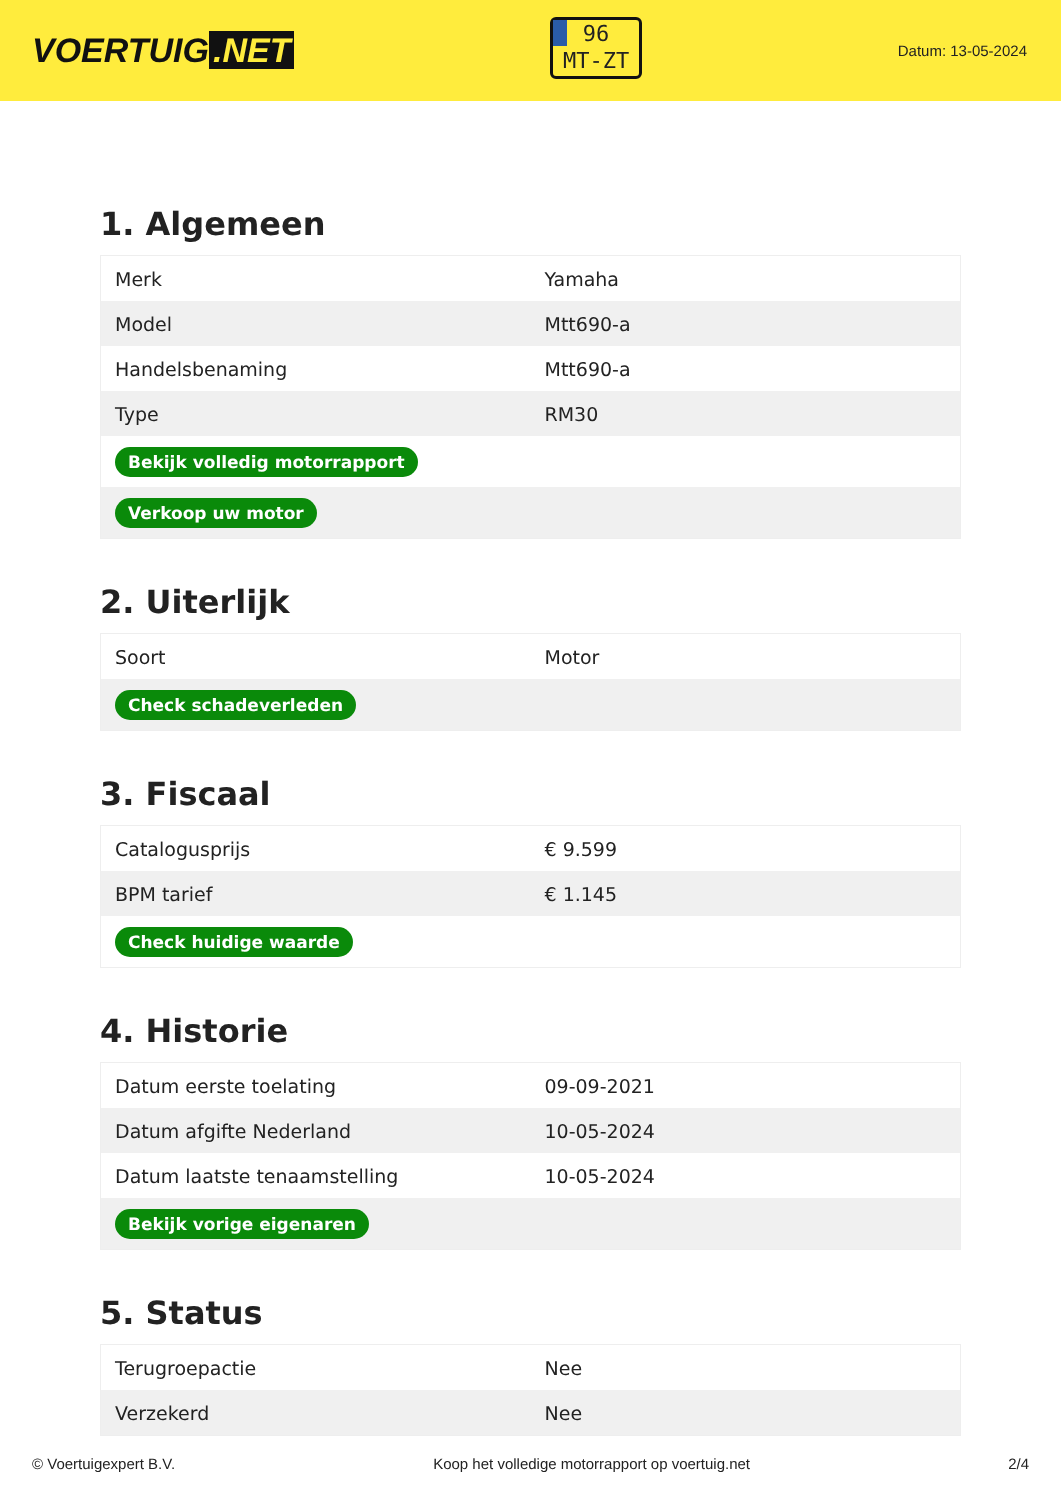VOERTUIG.NET
96
MT-ZT
Datum: 13-05-2024
1. Algemeen
| Merk | Yamaha |
| Model | Mtt690-a |
| Handelsbenaming | Mtt690-a |
| Type | RM30 |
| Bekijk volledig motorrapport | |
| Verkoop uw motor | |
2. Uiterlijk
| Soort | Motor |
| Check schadeverleden | |
3. Fiscaal
| Catalogusprijs | € 9.599 |
| BPM tarief | € 1.145 |
| Check huidige waarde | |
4. Historie
| Datum eerste toelating | 09-09-2021 |
| Datum afgifte Nederland | 10-05-2024 |
| Datum laatste tenaamstelling | 10-05-2024 |
| Bekijk vorige eigenaren | |
5. Status
| Terugroepactie | Nee |
| Verzekerd | Nee |
© Voertuigexpert B.V. Koop het volledige motorrapport op voertuig.net 2/4